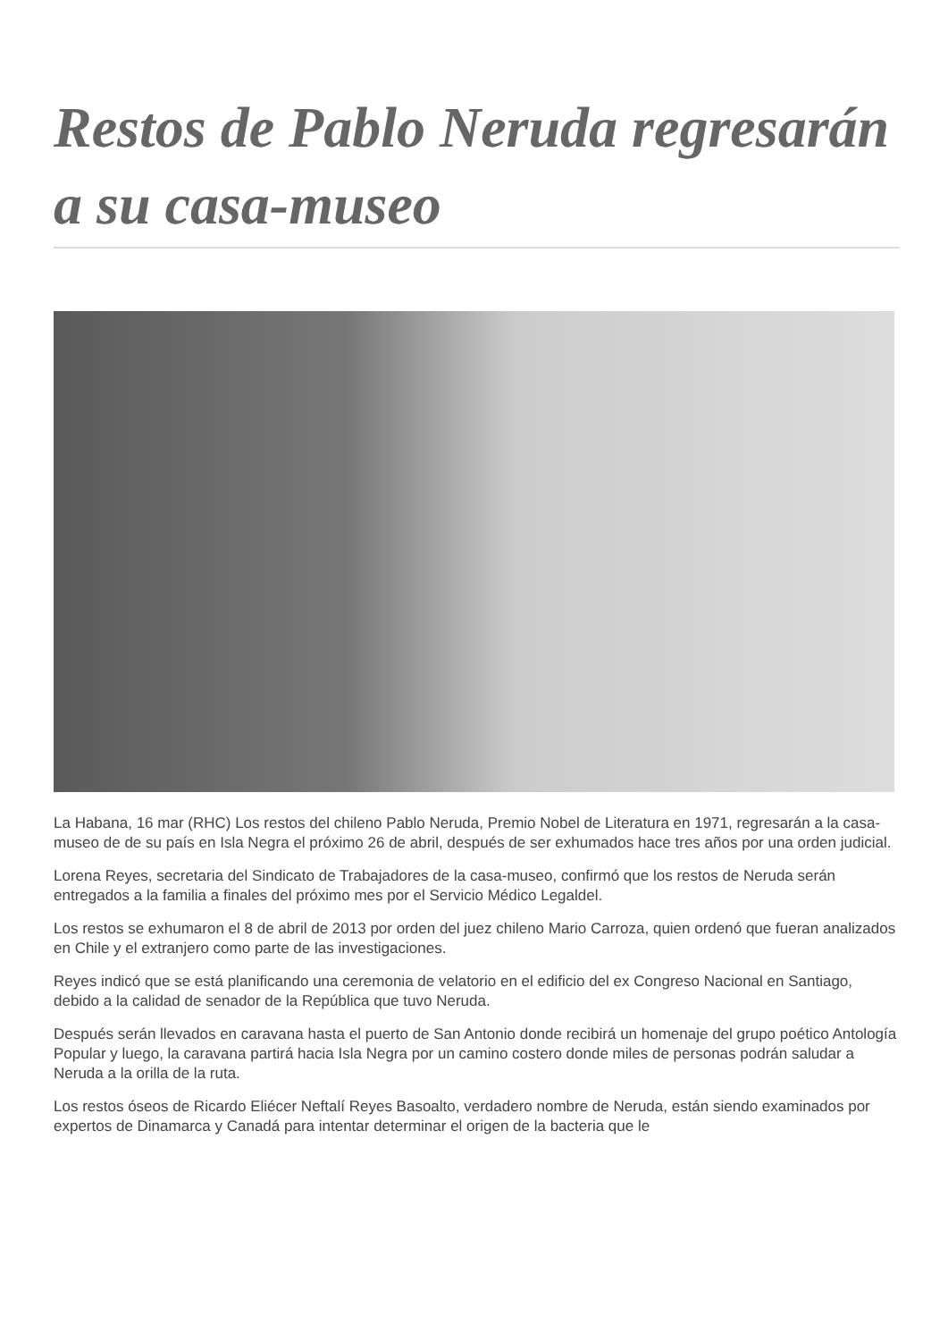Restos de Pablo Neruda regresarán a su casa-museo
La Habana, 16 mar (RHC) Los restos del chileno Pablo Neruda, Premio Nobel de Literatura en 1971, regresarán a la casa-museo de de su país en Isla Negra el próximo 26 de abril, después de ser exhumados hace tres años por una orden judicial.
Lorena Reyes, secretaria del Sindicato de Trabajadores de la casa-museo, confirmó que los restos de Neruda serán entregados a la familia a finales del próximo mes por el Servicio Médico Legaldel.
Los restos se exhumaron el 8 de abril de 2013 por orden del juez chileno Mario Carroza, quien ordenó que fueran analizados en Chile y el extranjero como parte de las investigaciones.
Reyes indicó que se está planificando una ceremonia de velatorio en el edificio del ex Congreso Nacional en Santiago, debido a la calidad de senador de la República que tuvo Neruda.
Después serán llevados en caravana hasta el puerto de San Antonio donde recibirá un homenaje del grupo poético Antología Popular y luego, la caravana partirá hacia Isla Negra por un camino costero donde miles de personas podrán saludar a Neruda a la orilla de la ruta.
Los restos óseos de Ricardo Eliécer Neftalí Reyes Basoalto, verdadero nombre de Neruda, están siendo examinados por expertos de Dinamarca y Canadá para intentar determinar el origen de la bacteria que le